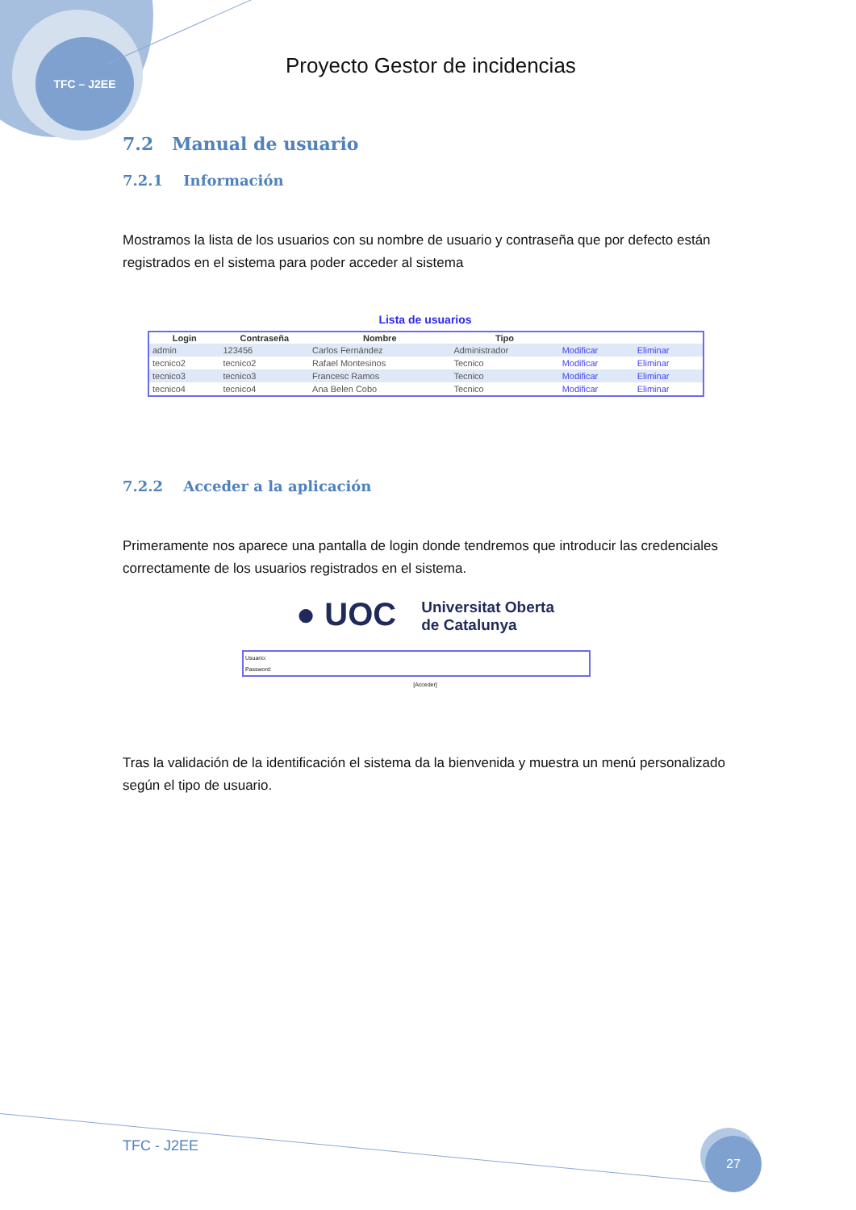TFC – J2EE
Proyecto Gestor de incidencias
7.2 Manual de usuario
7.2.1 Información
Mostramos la lista de los usuarios con su nombre de usuario y contraseña que por defecto están registrados en el sistema para poder acceder al sistema
Lista de usuarios
| Login | Contraseña | Nombre | Tipo | | |
| --- | --- | --- | --- | --- | --- |
| admin | 123456 | Carlos Fernández | Administrador | Modificar | Eliminar |
| tecnico2 | tecnico2 | Rafael Montesinos | Tecnico | Modificar | Eliminar |
| tecnico3 | tecnico3 | Francesc Ramos | Tecnico | Modificar | Eliminar |
| tecnico4 | tecnico4 | Ana Belen Cobo | Tecnico | Modificar | Eliminar |
7.2.2 Acceder a la aplicación
Primeramente nos aparece una pantalla de login donde tendremos que introducir las credenciales correctamente de los usuarios registrados en el sistema.
● UOC Universitat Oberta
de Catalunya
Usuario:
Password:
[Acceder]
Tras la validación de la identificación el sistema da la bienvenida y muestra un menú personalizado según el tipo de usuario.
TFC - J2EE 27